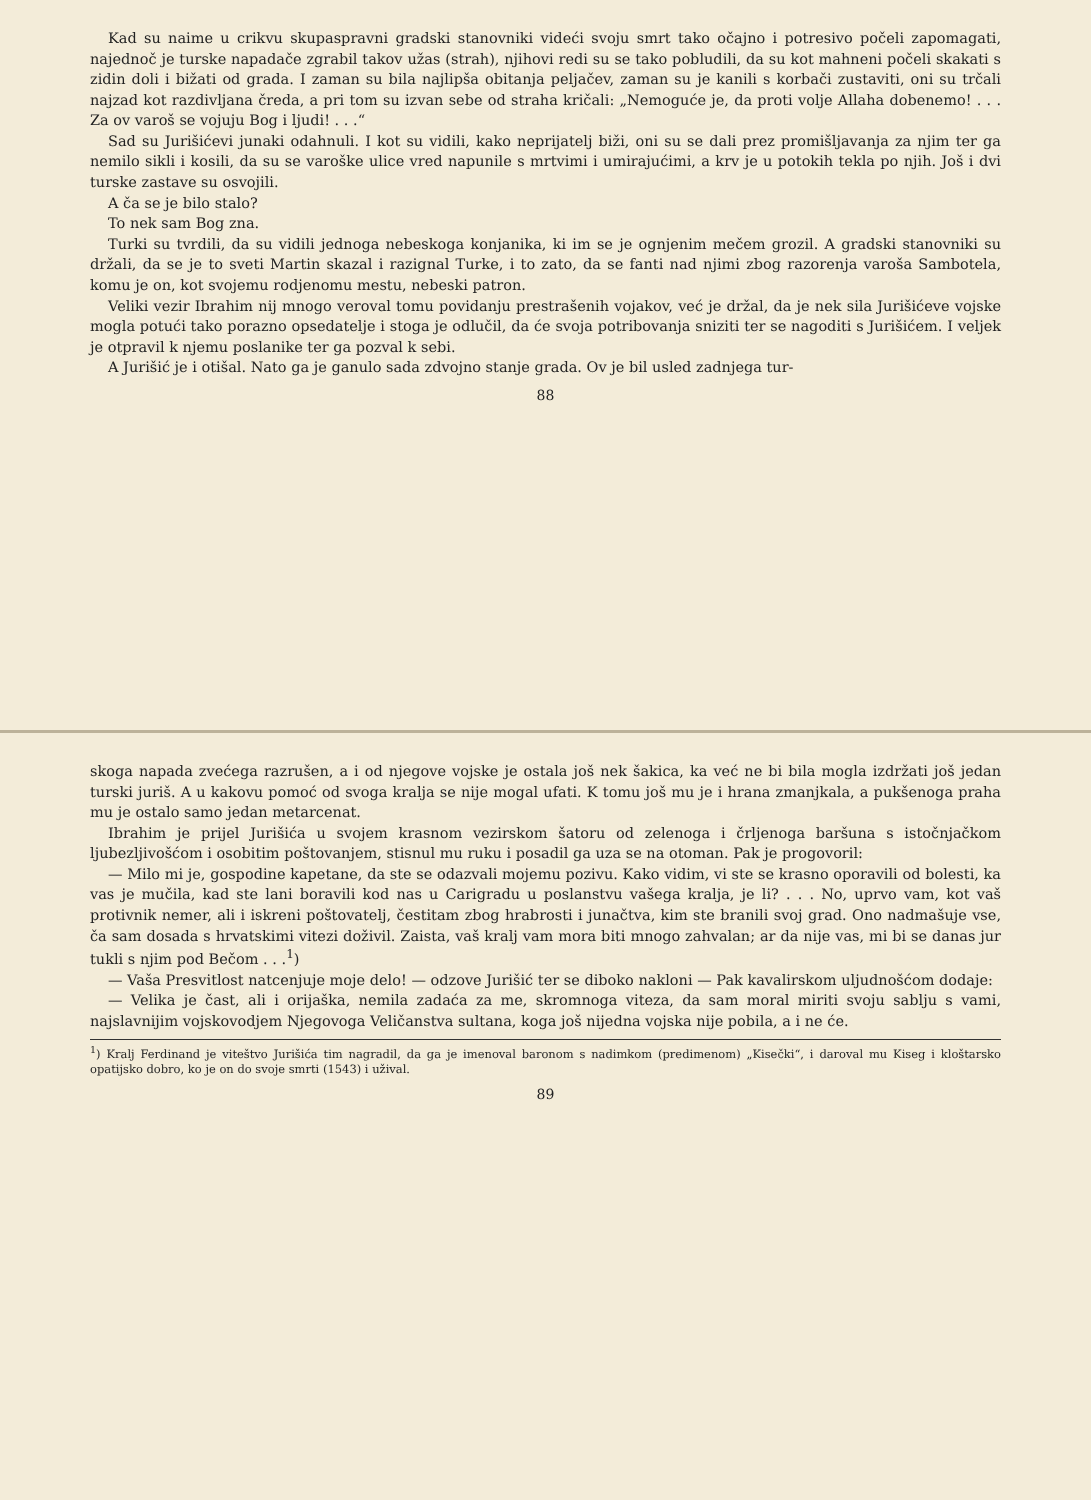Kad su naime u crikvu skupaspravni gradski stanovniki videći svoju smrt tako očajno i potresivo počeli zapomagati, najednoč je turske napadače zgrabil takov užas (strah), njihovi redi su se tako pobludili, da su kot mahneni počeli skakati s zidin doli i bižati od grada. I zaman su bila najlipša obitanja peljačev, zaman su je kanili s korbači zustaviti, oni su trčali najzad kot razdivljana čreda, a pri tom su izvan sebe od straha kričali: „Nemoguće je, da proti volje Allaha dobenemo! . . . Za ov varoš se vojuju Bog i ljudi! . . .“
Sad su Jurišićevi junaki odahnuli. I kot su vidili, kako neprijatelj biži, oni su se dali prez promišljavanja za njim ter ga nemilo sikli i kosili, da su se varoške ulice vred napunile s mrtvimi i umirajućimi, a krv je u potokih tekla po njih. Još i dvi turske zastave su osvojili.
A ča se je bilo stalo?
To nek sam Bog zna.
Turki su tvrdili, da su vidili jednoga nebeskoga konjanika, ki im se je ognjenim mečem grozil. A gradski stanovniki su držali, da se je to sveti Martin skazal i razignal Turke, i to zato, da se fanti nad njimi zbog razorenja varoša Sambotela, komu je on, kot svojemu rodjenomu mestu, nebeski patron.
Veliki vezir Ibrahim nij mnogo veroval tomu povidanju prestrašenih vojakov, već je držal, da je nek sila Jurišićeve vojske mogla potući tako porazno opsedatelje i stoga je odlučil, da će svoja potribovanja sniziti ter se nagoditi s Jurišićem. I veljek je otpravil k njemu poslanike ter ga pozval k sebi.
A Jurišić je i otišal. Nato ga je ganulo sada zdvojno stanje grada. Ov je bil usled zadnjega tur-
88
skoga napada zvećega razrušen, a i od njegove vojske je ostala još nek šakica, ka već ne bi bila mogla izdržati još jedan turski juriš. A u kakovu pomoć od svoga kralja se nije mogal ufati. K tomu još mu je i hrana zmanjkala, a pukšenoga praha mu je ostalo samo jedan metarcenat.
Ibrahim je prijel Jurišića u svojem krasnom vezirskom šatoru od zelenoga i črljenoga baršuna s istočnjačkom ljubezljivošćom i osobitim poštovanjem, stisnul mu ruku i posadil ga uza se na otoman. Pak je progovoril:
— Milo mi je, gospodine kapetane, da ste se odazvali mojemu pozivu. Kako vidim, vi ste se krasno oporavili od bolesti, ka vas je mučila, kad ste lani boravili kod nas u Carigradu u poslanstvu vašega kralja, je li? . . . No, uprvo vam, kot vaš protivnik nemer, ali i iskreni poštovatelj, čestitam zbog hrabrosti i junačtva, kim ste branili svoj grad. Ono nadmašuje vse, ča sam dosada s hrvatskimi vitezi doživil. Zaista, vaš kralj vam mora biti mnogo zahvalan; ar da nije vas, mi bi se danas jur tukli s njim pod Bečom . . .<sup>1</sup>)
— Vaša Presvitlost natcenjuje moje delo! — odzove Jurišić ter se diboko nakloni — Pak kavalirskom uljudnošćom dodaje:
— Velika je čast, ali i orijaška, nemila zadaća za me, skromnoga viteza, da sam moral miriti svoju sablju s vami, najslavnijim vojskovodjem Njegovoga Veličanstva sultana, koga još nijedna vojska nije pobila, a i ne će.
<sup>1</sup>) Kralj Ferdinand je viteštvo Jurišića tim nagradil, da ga je imenoval baronom s nadimkom (predimenom) „Kisečki“, i daroval mu Kiseg i kloštarsko opatijsko dobro, ko je on do svoje smrti (1543) i užival.
89